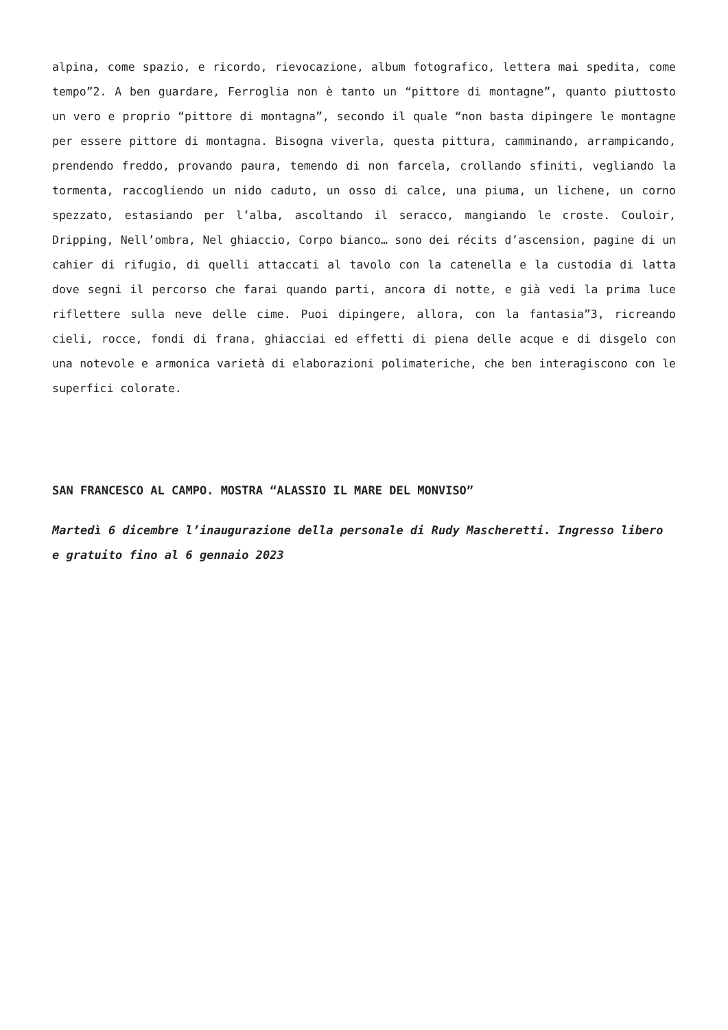alpina, come spazio, e ricordo, rievocazione, album fotografico, lettera mai spedita, come tempo”2. A ben guardare, Ferroglia non è tanto un “pittore di montagne”, quanto piuttosto un vero e proprio “pittore di montagna”, secondo il quale “non basta dipingere le montagne per essere pittore di montagna. Bisogna viverla, questa pittura, camminando, arrampicando, prendendo freddo, provando paura, temendo di non farcela, crollando sfiniti, vegliando la tormenta, raccogliendo un nido caduto, un osso di calce, una piuma, un lichene, un corno spezzato, estasiando per l’alba, ascoltando il seracco, mangiando le croste. Couloir, Dripping, Nell’ombra, Nel ghiaccio, Corpo bianco… sono dei récits d’ascension, pagine di un cahier di rifugio, di quelli attaccati al tavolo con la catenella e la custodia di latta dove segni il percorso che farai quando parti, ancora di notte, e già vedi la prima luce riflettere sulla neve delle cime. Puoi dipingere, allora, con la fantasia”3, ricreando cieli, rocce, fondi di frana, ghiacciai ed effetti di piena delle acque e di disgelo con una notevole e armonica varietà di elaborazioni polimateriche, che ben interagiscono con le superfici colorate.
SAN FRANCESCO AL CAMPO. MOSTRA “ALASSIO IL MARE DEL MONVISO”
Martedì 6 dicembre l’inaugurazione della personale di Rudy Mascheretti. Ingresso libero e gratuito fino al 6 gennaio 2023